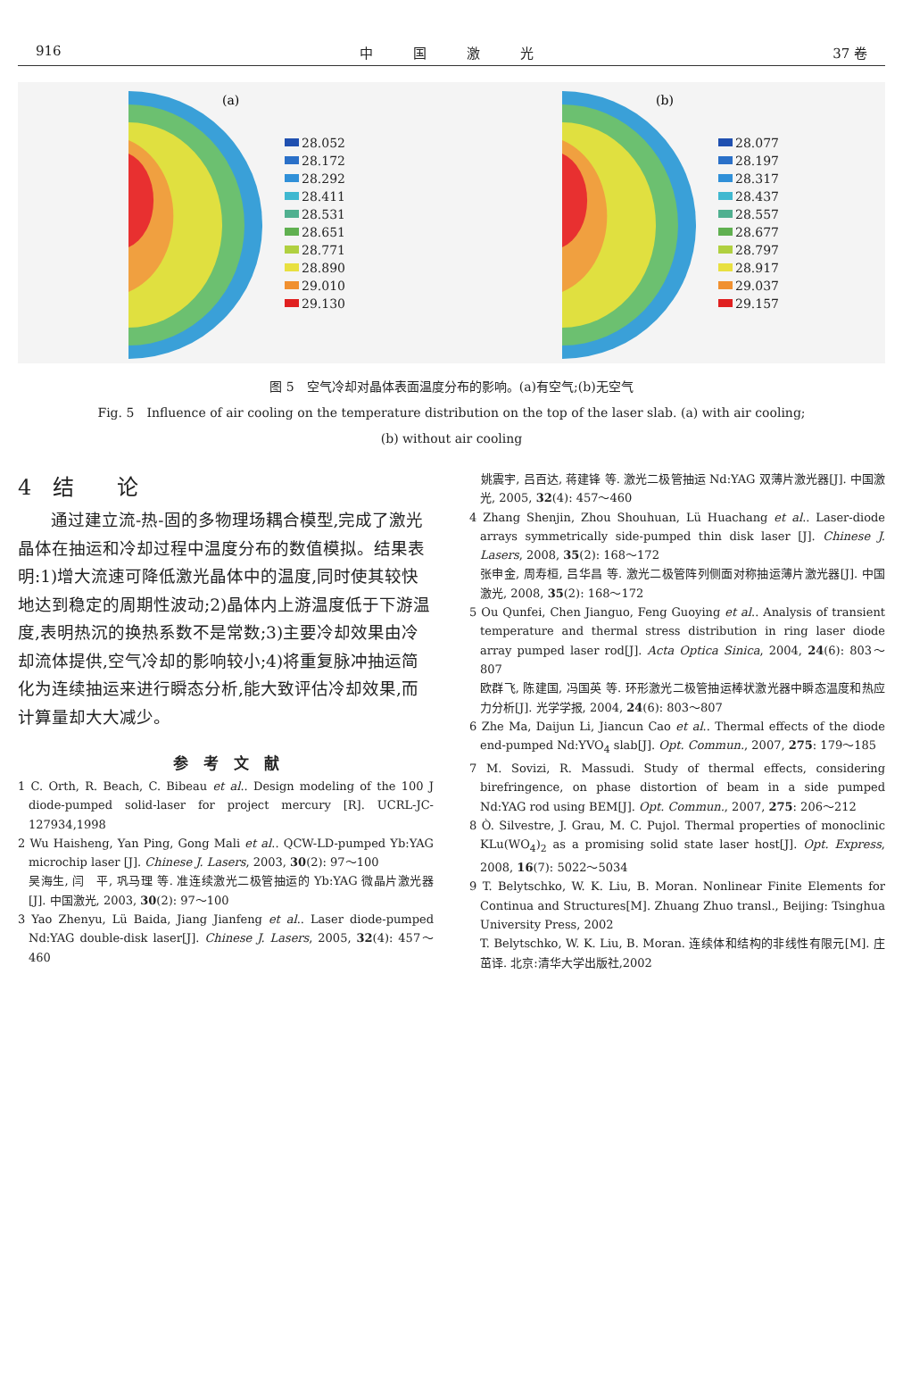916 中　　　国　　　激　　　光 37 卷
(a)
28.052
28.172
28.292
28.411
28.531
28.651
28.771
28.890
29.010
29.130
(b)
28.077
28.197
28.317
28.437
28.557
28.677
28.797
28.917
29.037
29.157
图 5　空气冷却对晶体表面温度分布的影响。(a)有空气;(b)无空气
Fig. 5　Influence of air cooling on the temperature distribution on the top of the laser slab. (a) with air cooling;
(b) without air cooling
4　结　　论
通过建立流-热-固的多物理场耦合模型,完成了激光晶体在抽运和冷却过程中温度分布的数值模拟。结果表明:1)增大流速可降低激光晶体中的温度,同时使其较快地达到稳定的周期性波动;2)晶体内上游温度低于下游温度,表明热沉的换热系数不是常数;3)主要冷却效果由冷却流体提供,空气冷却的影响较小;4)将重复脉冲抽运简化为连续抽运来进行瞬态分析,能大致评估冷却效果,而计算量却大大减少。
参　考　文　献
1 C. Orth, R. Beach, C. Bibeau et al.. Design modeling of the 100 J diode-pumped solid-laser for project mercury [R]. UCRL-JC-127934,1998
2 Wu Haisheng, Yan Ping, Gong Mali et al.. QCW-LD-pumped Yb:YAG microchip laser [J]. Chinese J. Lasers, 2003, 30(2): 97～100
吴海生, 闫　平, 巩马理 等. 准连续激光二极管抽运的 Yb:YAG 微晶片激光器[J]. 中国激光, 2003, 30(2): 97～100
3 Yao Zhenyu, Lü Baida, Jiang Jianfeng et al.. Laser diode-pumped Nd:YAG double-disk laser[J]. Chinese J. Lasers, 2005, 32(4): 457～460
　姚震宇, 吕百达, 蒋建锋 等. 激光二极管抽运 Nd:YAG 双薄片激光器[J]. 中国激光, 2005, 32(4): 457～460
4 Zhang Shenjin, Zhou Shouhuan, Lü Huachang et al.. Laser-diode arrays symmetrically side-pumped thin disk laser [J]. Chinese J. Lasers, 2008, 35(2): 168～172
张申金, 周寿桓, 吕华昌 等. 激光二极管阵列侧面对称抽运薄片激光器[J]. 中国激光, 2008, 35(2): 168～172
5 Ou Qunfei, Chen Jianguo, Feng Guoying et al.. Analysis of transient temperature and thermal stress distribution in ring laser diode array pumped laser rod[J]. Acta Optica Sinica, 2004, 24(6): 803～807
欧群飞, 陈建国, 冯国英 等. 环形激光二极管抽运棒状激光器中瞬态温度和热应力分析[J]. 光学学报, 2004, 24(6): 803～807
6 Zhe Ma, Daijun Li, Jiancun Cao et al.. Thermal effects of the diode end-pumped Nd:YVO<sub>4</sub> slab[J]. Opt. Commun., 2007, 275: 179～185
7 M. Sovizi, R. Massudi. Study of thermal effects, considering birefringence, on phase distortion of beam in a side pumped Nd:YAG rod using BEM[J]. Opt. Commun., 2007, 275: 206～212
8 Ò. Silvestre, J. Grau, M. C. Pujol. Thermal properties of monoclinic KLu(WO<sub>4</sub>)<sub>2</sub> as a promising solid state laser host[J]. Opt. Express, 2008, 16(7): 5022～5034
9 T. Belytschko, W. K. Liu, B. Moran. Nonlinear Finite Elements for Continua and Structures[M]. Zhuang Zhuo transl., Beijing: Tsinghua University Press, 2002
T. Belytschko, W. K. Liu, B. Moran. 连续体和结构的非线性有限元[M]. 庄　茁译. 北京:清华大学出版社,2002